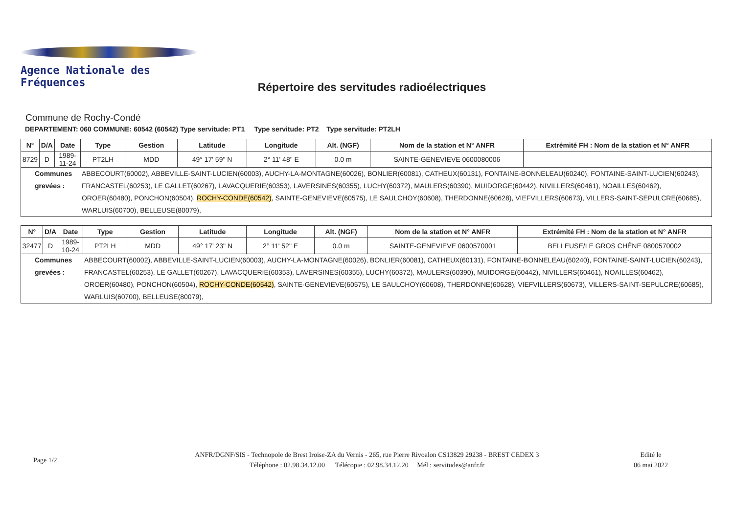Agence Nationale des Fréquences
Répertoire des servitudes radioélectriques
Commune de Rochy-Condé
DEPARTEMENT: 060 COMMUNE: 60542 (60542) Type servitude: PT1 Type servitude: PT2 Type servitude: PT2LH
| N° | D/A | Date | Type | Gestion | Latitude | Longitude | Alt. (NGF) | Nom de la station et N° ANFR | Extrémité FH : Nom de la station et N° ANFR |
| --- | --- | --- | --- | --- | --- | --- | --- | --- | --- |
| 8729 | D | 1989-11-24 | PT2LH | MDD | 49° 17' 59" N | 2° 11' 48" E | 0.0 m | SAINTE-GENEVIEVE 0600080006 | |
| Communes grevées : | | | ABBECOURT(60002), ABBEVILLE-SAINT-LUCIEN(60003), AUCHY-LA-MONTAGNE(60026), BONLIER(60081), CATHEUX(60131), FONTAINE-BONNELEAU(60240), FONTAINE-SAINT-LUCIEN(60243), FRANCASTEL(60253), LE GALLET(60267), LAVACQUERIE(60353), LAVERSINES(60355), LUCHY(60372), MAULERS(60390), MUIDORGE(60442), NIVILLERS(60461), NOAILLES(60462), OROER(60480), PONCHON(60504), ROCHY-CONDE(60542) , SAINTE-GENEVIEVE(60575), LE SAULCHOY(60608), THERDONNE(60628), VIEFVILLERS(60673), VILLERS-SAINT-SEPULCRE(60685), WARLUIS(60700), BELLEUSE(80079), | | | | | | |
| N° | D/A | Date | Type | Gestion | Latitude | Longitude | Alt. (NGF) | Nom de la station et N° ANFR | Extrémité FH : Nom de la station et N° ANFR |
| --- | --- | --- | --- | --- | --- | --- | --- | --- | --- |
| 32477 | D | 1989-10-24 | PT2LH | MDD | 49° 17' 23" N | 2° 11' 52" E | 0.0 m | SAINTE-GENEVIEVE 0600570001 | BELLEUSE/LE GROS CHÊNE 0800570002 |
| Communes grevées : | | | ABBECOURT(60002), ABBEVILLE-SAINT-LUCIEN(60003), AUCHY-LA-MONTAGNE(60026), BONLIER(60081), CATHEUX(60131), FONTAINE-BONNELEAU(60240), FONTAINE-SAINT-LUCIEN(60243), FRANCASTEL(60253), LE GALLET(60267), LAVACQUERIE(60353), LAVERSINES(60355), LUCHY(60372), MAULERS(60390), MUIDORGE(60442), NIVILLERS(60461), NOAILLES(60462), OROER(60480), PONCHON(60504), ROCHY-CONDE(60542) , SAINTE-GENEVIEVE(60575), LE SAULCHOY(60608), THERDONNE(60628), VIEFVILLERS(60673), VILLERS-SAINT-SEPULCRE(60685), WARLUIS(60700), BELLEUSE(80079), | | | | | | |
Page 1/2
ANFR/DGNF/SIS - Technopole de Brest Iroise-ZA du Vernis - 265, rue Pierre Rivoalon CS13829 29238 - BREST CEDEX 3
Téléphone : 02.98.34.12.00 Télécopie : 02.98.34.12.20 Mél : servitudes@anfr.fr
Edité le
06 mai 2022